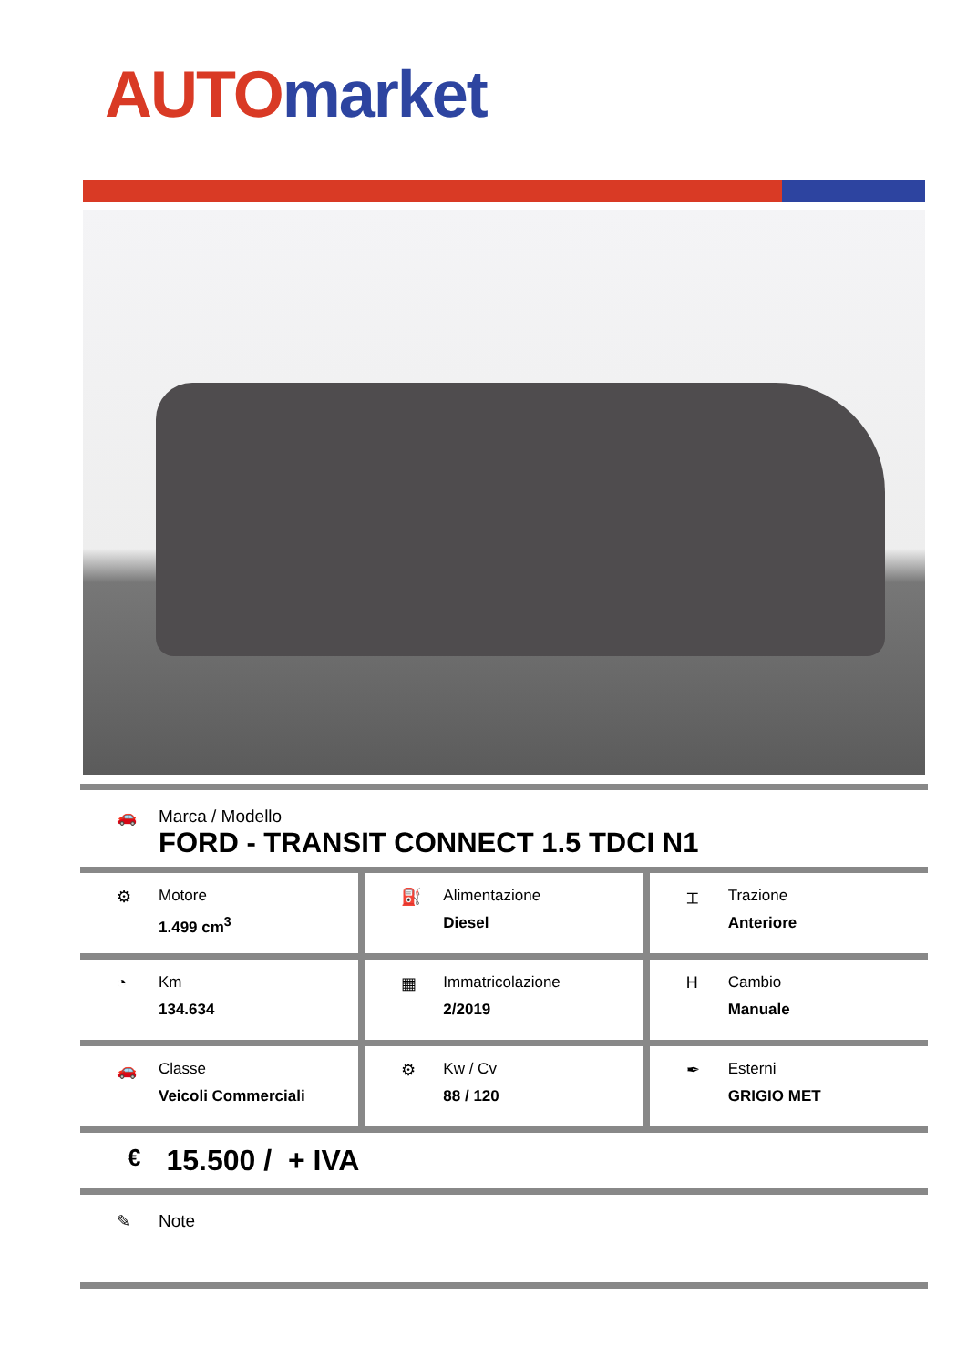AUTO market
🚗 Marca / Modello
FORD - TRANSIT CONNECT 1.5 TDCI N1
⚙ Motore
1.499 cm<sup>3</sup>
⛽ Alimentazione
Diesel
⌶ Trazione
Anteriore
◔ Km
134.634
▦ Immatricolazione
2/2019
H Cambio
Manuale
🚗 Classe
Veicoli Commerciali
⚙ Kw / Cv
88 / 120
✒ Esterni
GRIGIO MET
€
15.500 / + IVA
✎ Note